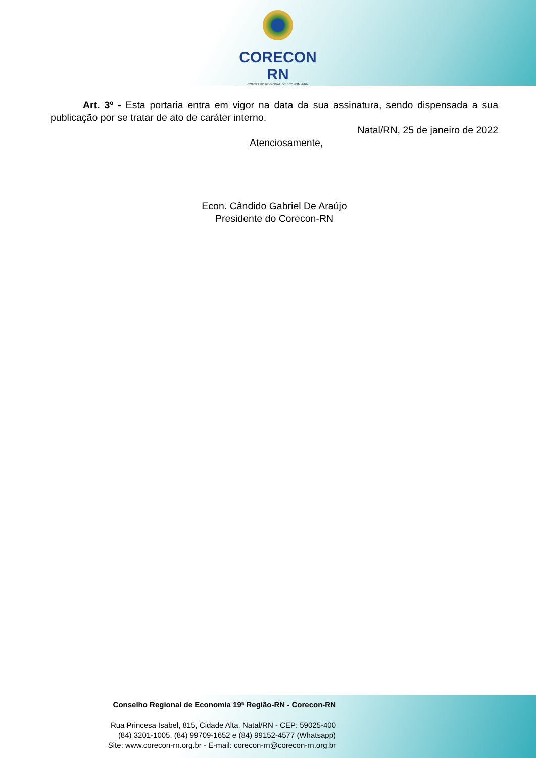CORECON RN
CONSELHO REGIONAL DE ECONOMIA/RN
Art. 3º - Esta portaria entra em vigor na data da sua assinatura, sendo dispensada a sua publicação por se tratar de ato de caráter interno.
Natal/RN, 25 de janeiro de 2022
Atenciosamente,
Econ. Cândido Gabriel De Araújo
Presidente do Corecon-RN
Conselho Regional de Economia 19ª Região-RN - Corecon-RN
Rua Princesa Isabel, 815, Cidade Alta, Natal/RN - CEP: 59025-400
(84) 3201-1005, (84) 99709-1652 e (84) 99152-4577 (Whatsapp)
Site: www.corecon-rn.org.br - E-mail: corecon-rn@corecon-rn.org.br